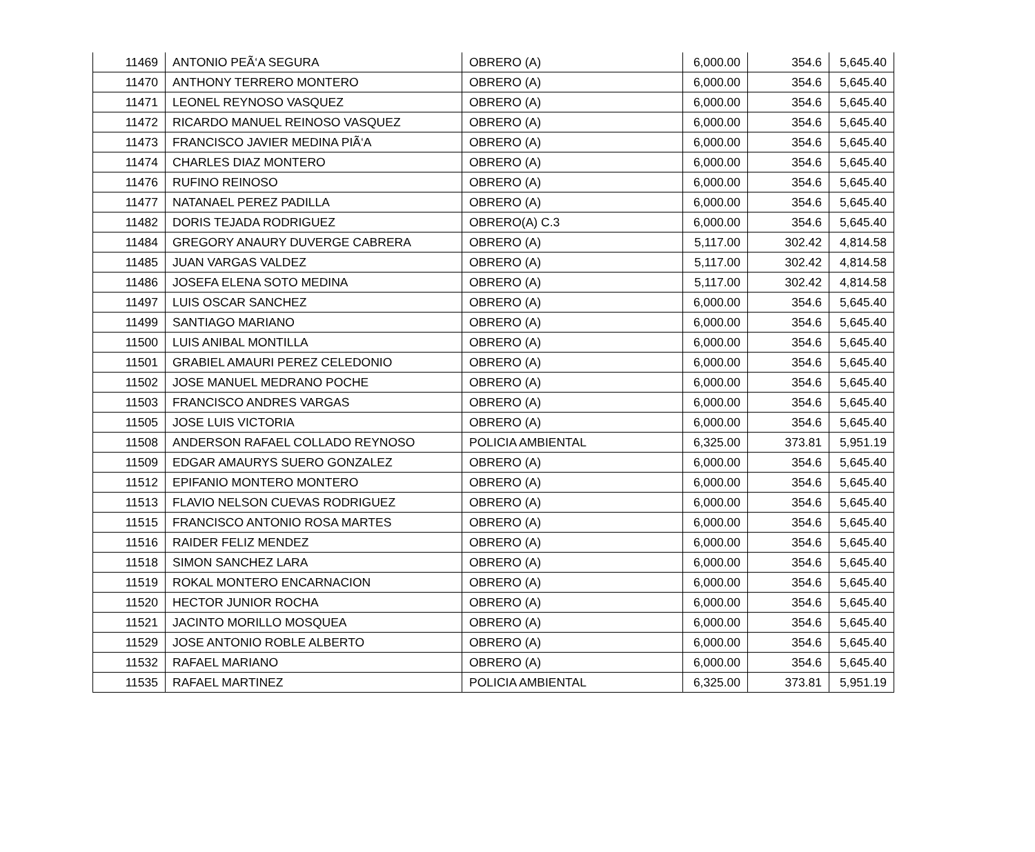| 11469 | ANTONIO PEÃ‘A SEGURA | OBRERO (A) | 6,000.00 | 354.6 | 5,645.40 |
| 11470 | ANTHONY TERRERO MONTERO | OBRERO (A) | 6,000.00 | 354.6 | 5,645.40 |
| 11471 | LEONEL REYNOSO VASQUEZ | OBRERO (A) | 6,000.00 | 354.6 | 5,645.40 |
| 11472 | RICARDO MANUEL REINOSO VASQUEZ | OBRERO (A) | 6,000.00 | 354.6 | 5,645.40 |
| 11473 | FRANCISCO JAVIER MEDINA PIÃ‘A | OBRERO (A) | 6,000.00 | 354.6 | 5,645.40 |
| 11474 | CHARLES DIAZ MONTERO | OBRERO (A) | 6,000.00 | 354.6 | 5,645.40 |
| 11476 | RUFINO REINOSO | OBRERO (A) | 6,000.00 | 354.6 | 5,645.40 |
| 11477 | NATANAEL PEREZ PADILLA | OBRERO (A) | 6,000.00 | 354.6 | 5,645.40 |
| 11482 | DORIS TEJADA RODRIGUEZ | OBRERO(A) C.3 | 6,000.00 | 354.6 | 5,645.40 |
| 11484 | GREGORY ANAURY DUVERGE CABRERA | OBRERO (A) | 5,117.00 | 302.42 | 4,814.58 |
| 11485 | JUAN VARGAS VALDEZ | OBRERO (A) | 5,117.00 | 302.42 | 4,814.58 |
| 11486 | JOSEFA ELENA SOTO MEDINA | OBRERO (A) | 5,117.00 | 302.42 | 4,814.58 |
| 11497 | LUIS OSCAR SANCHEZ | OBRERO (A) | 6,000.00 | 354.6 | 5,645.40 |
| 11499 | SANTIAGO MARIANO | OBRERO (A) | 6,000.00 | 354.6 | 5,645.40 |
| 11500 | LUIS ANIBAL MONTILLA | OBRERO (A) | 6,000.00 | 354.6 | 5,645.40 |
| 11501 | GRABIEL AMAURI PEREZ CELEDONIO | OBRERO (A) | 6,000.00 | 354.6 | 5,645.40 |
| 11502 | JOSE MANUEL MEDRANO POCHE | OBRERO (A) | 6,000.00 | 354.6 | 5,645.40 |
| 11503 | FRANCISCO ANDRES VARGAS | OBRERO (A) | 6,000.00 | 354.6 | 5,645.40 |
| 11505 | JOSE LUIS VICTORIA | OBRERO (A) | 6,000.00 | 354.6 | 5,645.40 |
| 11508 | ANDERSON RAFAEL COLLADO REYNOSO | POLICIA AMBIENTAL | 6,325.00 | 373.81 | 5,951.19 |
| 11509 | EDGAR AMAURYS SUERO GONZALEZ | OBRERO (A) | 6,000.00 | 354.6 | 5,645.40 |
| 11512 | EPIFANIO MONTERO MONTERO | OBRERO (A) | 6,000.00 | 354.6 | 5,645.40 |
| 11513 | FLAVIO NELSON CUEVAS RODRIGUEZ | OBRERO (A) | 6,000.00 | 354.6 | 5,645.40 |
| 11515 | FRANCISCO ANTONIO ROSA MARTES | OBRERO (A) | 6,000.00 | 354.6 | 5,645.40 |
| 11516 | RAIDER FELIZ MENDEZ | OBRERO (A) | 6,000.00 | 354.6 | 5,645.40 |
| 11518 | SIMON SANCHEZ LARA | OBRERO (A) | 6,000.00 | 354.6 | 5,645.40 |
| 11519 | ROKAL MONTERO ENCARNACION | OBRERO (A) | 6,000.00 | 354.6 | 5,645.40 |
| 11520 | HECTOR JUNIOR ROCHA | OBRERO (A) | 6,000.00 | 354.6 | 5,645.40 |
| 11521 | JACINTO MORILLO MOSQUEA | OBRERO (A) | 6,000.00 | 354.6 | 5,645.40 |
| 11529 | JOSE ANTONIO ROBLE ALBERTO | OBRERO (A) | 6,000.00 | 354.6 | 5,645.40 |
| 11532 | RAFAEL MARIANO | OBRERO (A) | 6,000.00 | 354.6 | 5,645.40 |
| 11535 | RAFAEL MARTINEZ | POLICIA AMBIENTAL | 6,325.00 | 373.81 | 5,951.19 |